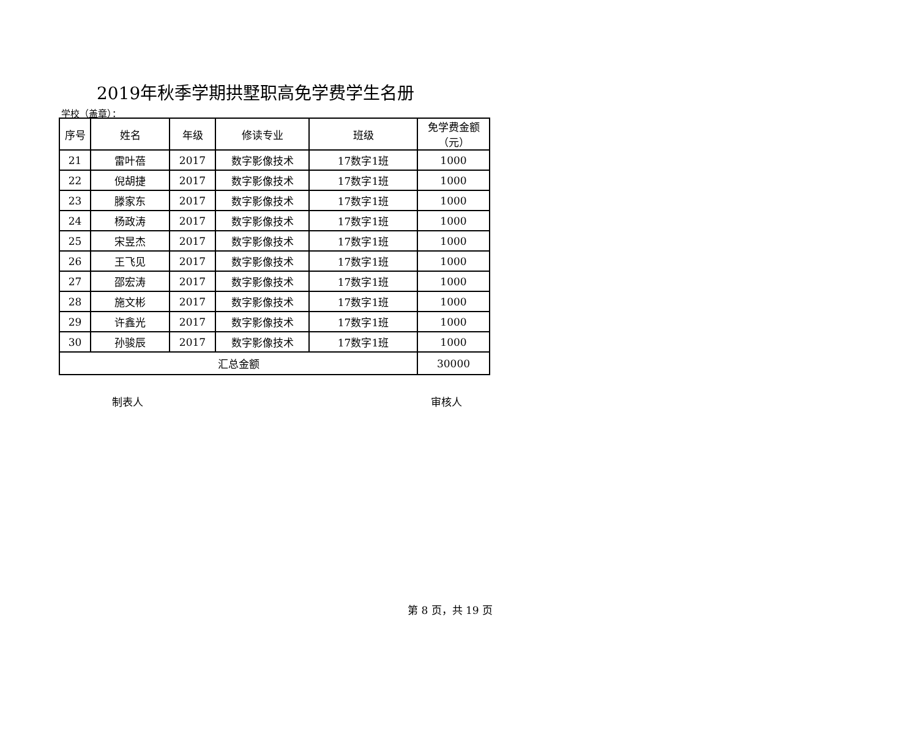2019年秋季学期拱墅职高免学费学生名册
学校（盖章）：
| 序号 | 姓名 | 年级 | 修读专业 | 班级 | 免学费金额 （元） |
| --- | --- | --- | --- | --- | --- |
| 21 | 雷叶蓓 | 2017 | 数字影像技术 | 17数字1班 | 1000 |
| 22 | 倪胡捷 | 2017 | 数字影像技术 | 17数字1班 | 1000 |
| 23 | 滕家东 | 2017 | 数字影像技术 | 17数字1班 | 1000 |
| 24 | 杨政涛 | 2017 | 数字影像技术 | 17数字1班 | 1000 |
| 25 | 宋昱杰 | 2017 | 数字影像技术 | 17数字1班 | 1000 |
| 26 | 王飞见 | 2017 | 数字影像技术 | 17数字1班 | 1000 |
| 27 | 邵宏涛 | 2017 | 数字影像技术 | 17数字1班 | 1000 |
| 28 | 施文彬 | 2017 | 数字影像技术 | 17数字1班 | 1000 |
| 29 | 许鑫光 | 2017 | 数字影像技术 | 17数字1班 | 1000 |
| 30 | 孙骏辰 | 2017 | 数字影像技术 | 17数字1班 | 1000 |
| 汇总金额 | | | | | 30000 |
制表人 审核人
第 8 页，共 19 页